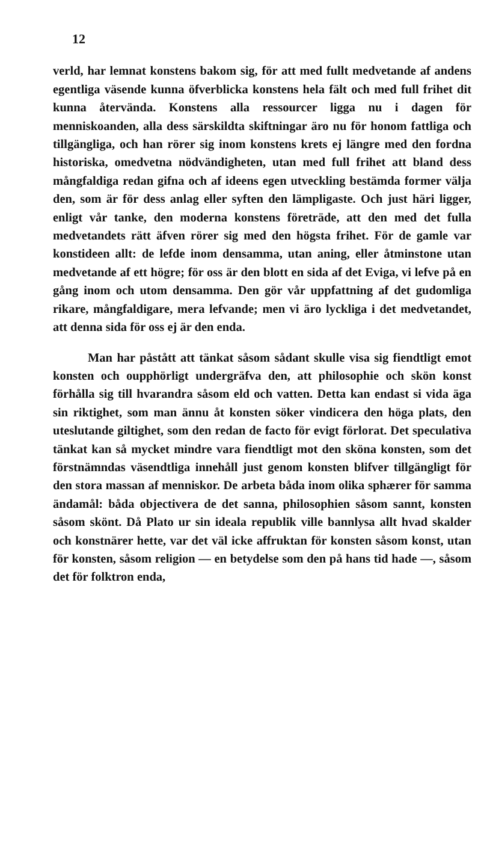12
verld, har lemnat konstens bakom sig, för att med fullt medvetande af andens egentliga väsende kunna öfverblicka konstens hela fält och med full frihet dit kunna återvända. Konstens alla ressourcer ligga nu i dagen för menniskoanden, alla dess särskildta skiftningar äro nu för honom fattliga och tillgängliga, och han rörer sig inom konstens krets ej längre med den fordna historiska, omedvetna nödvändigheten, utan med full frihet att bland dess mångfaldiga redan gifna och af ideens egen utveckling bestämda former välja den, som är för dess anlag eller syften den lämpligaste. Och just häri ligger, enligt vår tanke, den moderna konstens företräde, att den med det fulla medvetandets rätt äfven rörer sig med den högsta frihet. För de gamle var konstideen allt: de lefde inom densamma, utan aning, eller åtminstone utan medvetande af ett högre; för oss är den blott en sida af det Eviga, vi lefve på en gång inom och utom densamma. Den gör vår uppfattning af det gudomliga rikare, mångfaldigare, mera lefvande; men vi äro lyckliga i det medvetandet, att denna sida för oss ej är den enda.
Man har påstått att tänkat såsom sådant skulle visa sig fiendtligt emot konsten och oupphörligt undergräfva den, att philosophie och skön konst förhålla sig till hvarandra såsom eld och vatten. Detta kan endast si vida äga sin riktighet, som man ännu åt konsten söker vindicera den höga plats, den uteslutande giltighet, som den redan de facto för evigt förlorat. Det speculativa tänkat kan så mycket mindre vara fiendtligt mot den sköna konsten, som det förstnämndas väsendtliga innehåll just genom konsten blifver tillgängligt för den stora massan af menniskor. De arbeta båda inom olika sphærer för samma ändamål: båda objectivera de det sanna, philosophien såsom sannt, konsten såsom skönt. Då Plato ur sin ideala republik ville bannlysa allt hvad skalder och konstnärer hette, var det väl icke affruktan för konsten såsom konst, utan för konsten, såsom religion — en betydelse som den på hans tid hade —, såsom det för folktron enda,